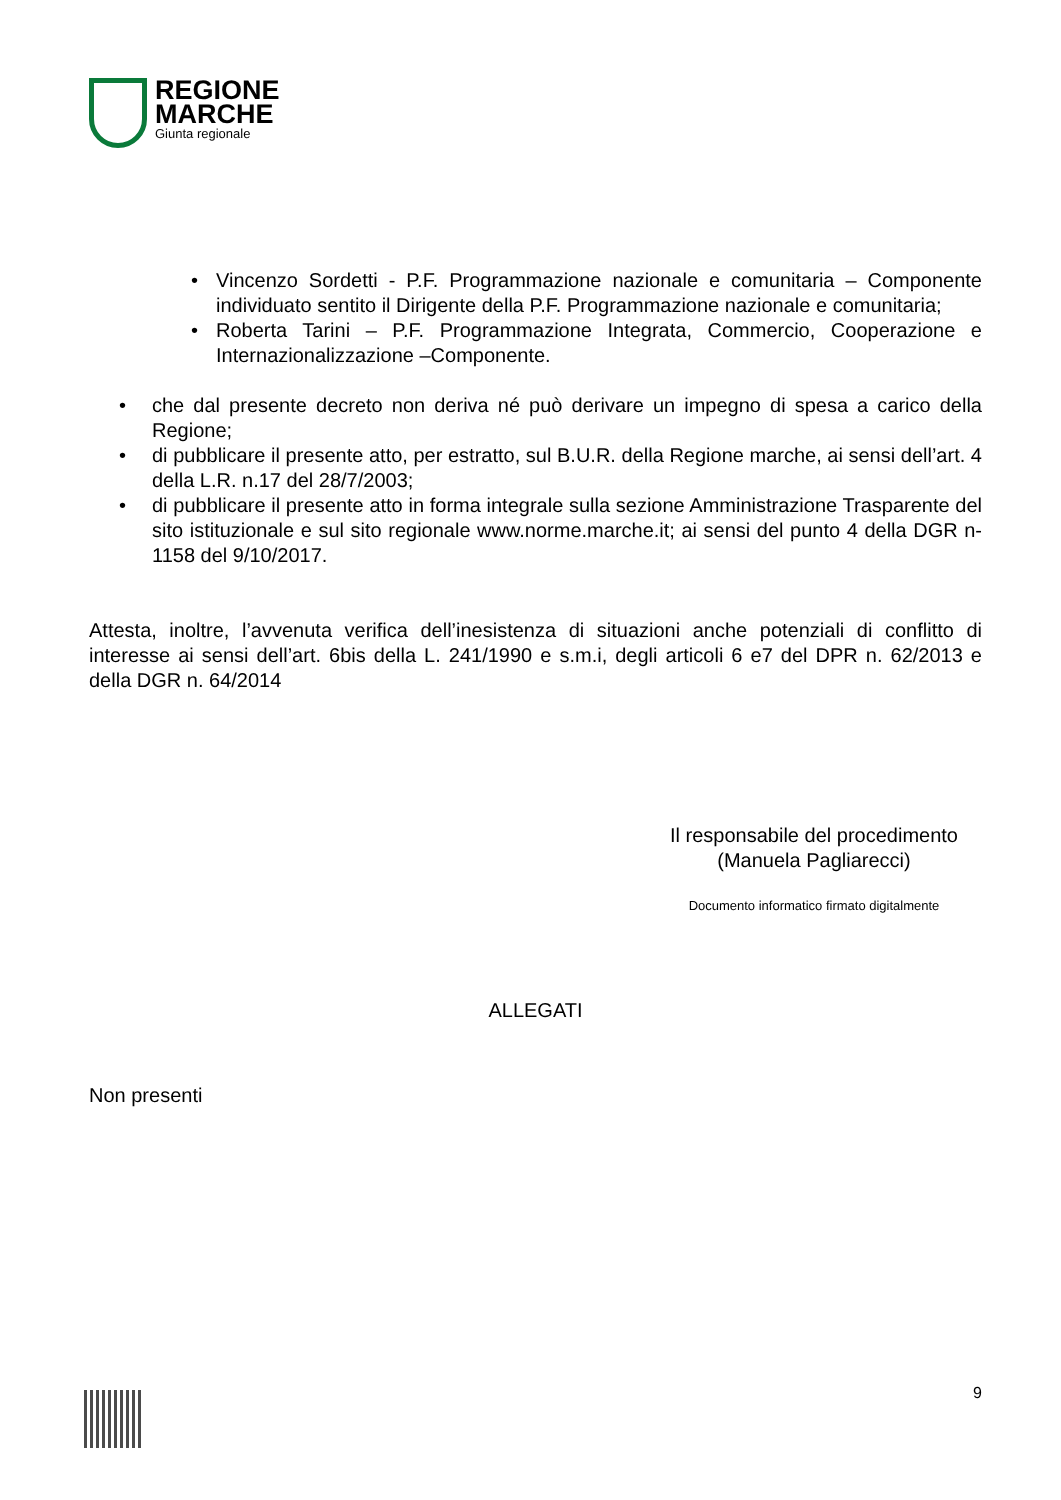REGIONE
MARCHE
Giunta regionale
• Vincenzo Sordetti - P.F. Programmazione nazionale e comunitaria – Componente individuato sentito il Dirigente della P.F. Programmazione nazionale e comunitaria;
• Roberta Tarini – P.F. Programmazione Integrata, Commercio, Cooperazione e Internazionalizzazione –Componente.
• che dal presente decreto non deriva né può derivare un impegno di spesa a carico della Regione;
• di pubblicare il presente atto, per estratto, sul B.U.R. della Regione marche, ai sensi dell’art. 4 della L.R. n.17 del 28/7/2003;
• di pubblicare il presente atto in forma integrale sulla sezione Amministrazione Trasparente del sito istituzionale e sul sito regionale www.norme.marche.it; ai sensi del punto 4 della DGR n- 1158 del 9/10/2017.
Attesta, inoltre, l’avvenuta verifica dell’inesistenza di situazioni anche potenziali di conflitto di interesse ai sensi dell’art. 6bis della L. 241/1990 e s.m.i, degli articoli 6 e7 del DPR n. 62/2013 e della DGR n. 64/2014
Il responsabile del procedimento
(Manuela Pagliarecci)
Documento informatico firmato digitalmente
ALLEGATI
Non presenti
9